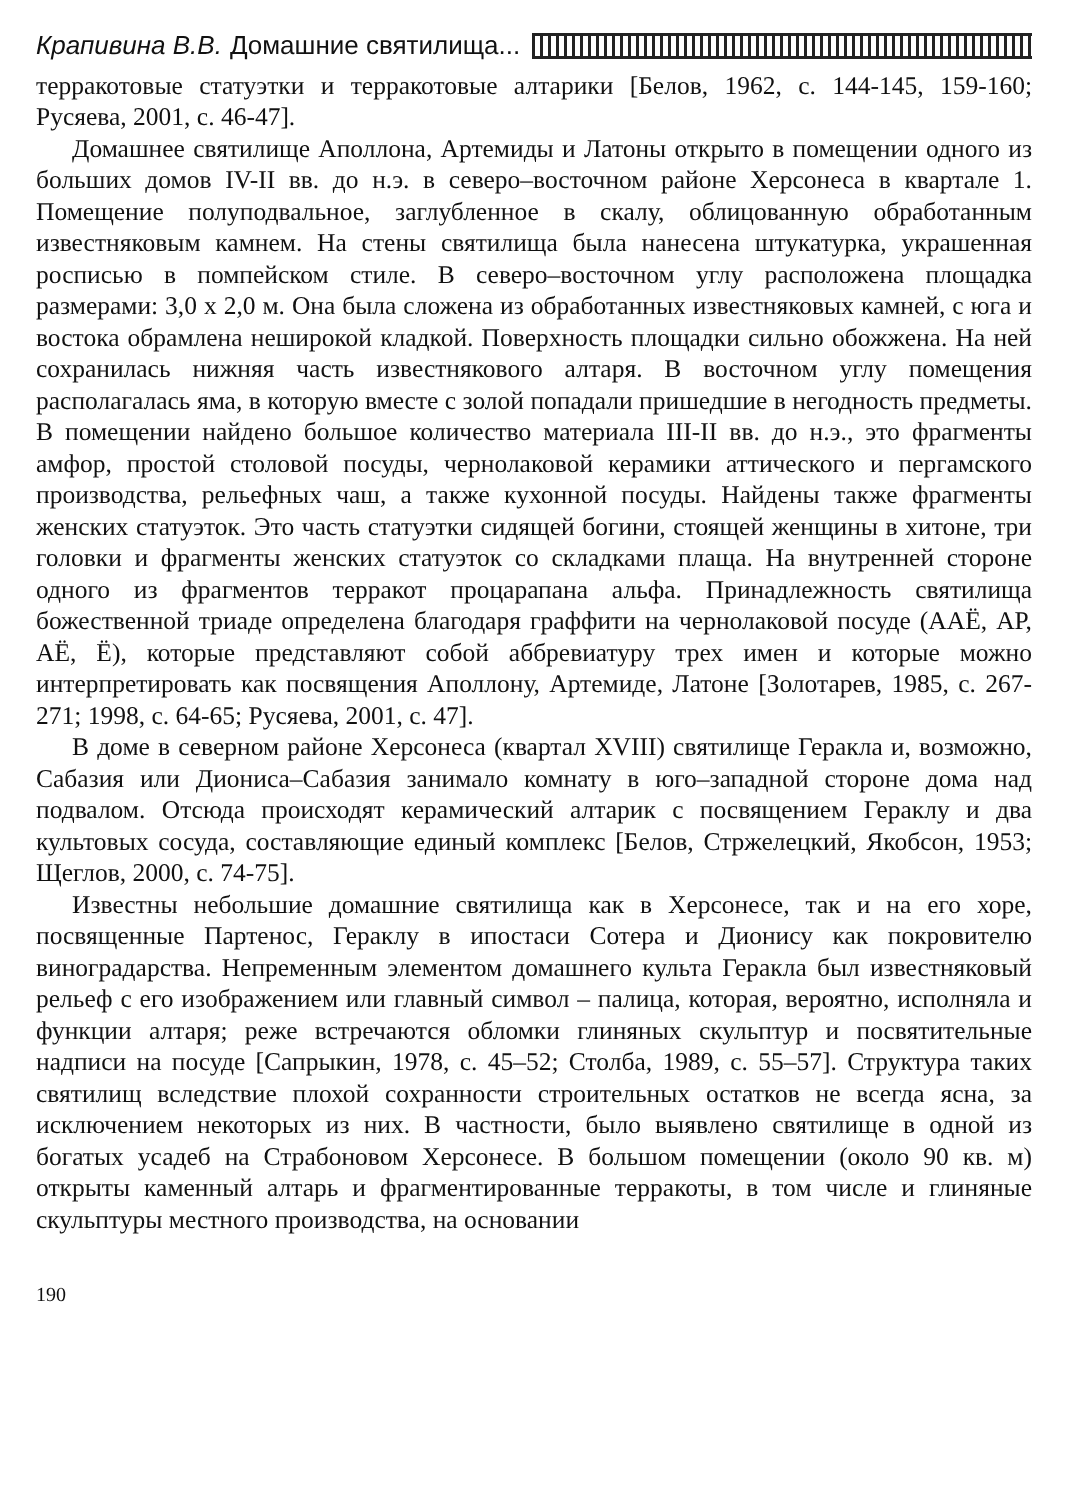Крапивина В.В. Домашние святилища...
терракотовые статуэтки и терракотовые алтарики [Белов, 1962, с. 144-145, 159-160; Русяева, 2001, с. 46-47].
Домашнее святилище Аполлона, Артемиды и Латоны открыто в помещении одного из больших домов IV-II вв. до н.э. в северо–восточном районе Херсонеса в квартале 1. Помещение полуподвальное, заглубленное в скалу, облицованную обработанным известняковым камнем. На стены святилища была нанесена штукатурка, украшенная росписью в помпейском стиле. В северо–восточном углу расположена площадка размерами: 3,0 х 2,0 м. Она была сложена из обработанных известняковых камней, с юга и востока обрамлена неширокой кладкой. Поверхность площадки сильно обожжена. На ней сохранилась нижняя часть известнякового алтаря. В восточном углу помещения располагалась яма, в которую вместе с золой попадали пришедшие в негодность предметы. В помещении найдено большое количество материала III-II вв. до н.э., это фрагменты амфор, простой столовой посуды, чернолаковой керамики аттического и пергамского производства, рельефных чаш, а также кухонной посуды. Найдены также фрагменты женских статуэток. Это часть статуэтки сидящей богини, стоящей женщины в хитоне, три головки и фрагменты женских статуэток со складками плаща. На внутренней стороне одного из фрагментов терракот процарапана альфа. Принадлежность святилища божественной триаде определена благодаря граффити на чернолаковой посуде (ААЁ, АР, АЁ, Ё), которые представляют собой аббревиатуру трех имен и которые можно интерпретировать как посвящения Аполлону, Артемиде, Латоне [Золотарев, 1985, с. 267-271; 1998, с. 64-65; Русяева, 2001, с. 47].
В доме в северном районе Херсонеса (квартал XVIII) святилище Геракла и, возможно, Сабазия или Диониса–Сабазия занимало комнату в юго–западной стороне дома над подвалом. Отсюда происходят керамический алтарик с посвящением Гераклу и два культовых сосуда, составляющие единый комплекс [Белов, Стржелецкий, Якобсон, 1953; Щеглов, 2000, с. 74-75].
Известны небольшие домашние святилища как в Херсонесе, так и на его хоре, посвященные Партенос, Гераклу в ипостаси Сотера и Дионису как покровителю виноградарства. Непременным элементом домашнего культа Геракла был известняковый рельеф с его изображением или главный символ – палица, которая, вероятно, исполняла и функции алтаря; реже встречаются обломки глиняных скульптур и посвятительные надписи на посуде [Сапрыкин, 1978, с. 45–52; Столба, 1989, с. 55–57]. Структура таких святилищ вследствие плохой сохранности строительных остатков не всегда ясна, за исключением некоторых из них. В частности, было выявлено святилище в одной из богатых усадеб на Страбоновом Херсонесе. В большом помещении (около 90 кв. м) открыты каменный алтарь и фрагментированные терракоты, в том числе и глиняные скульптуры местного производства, на основании
190